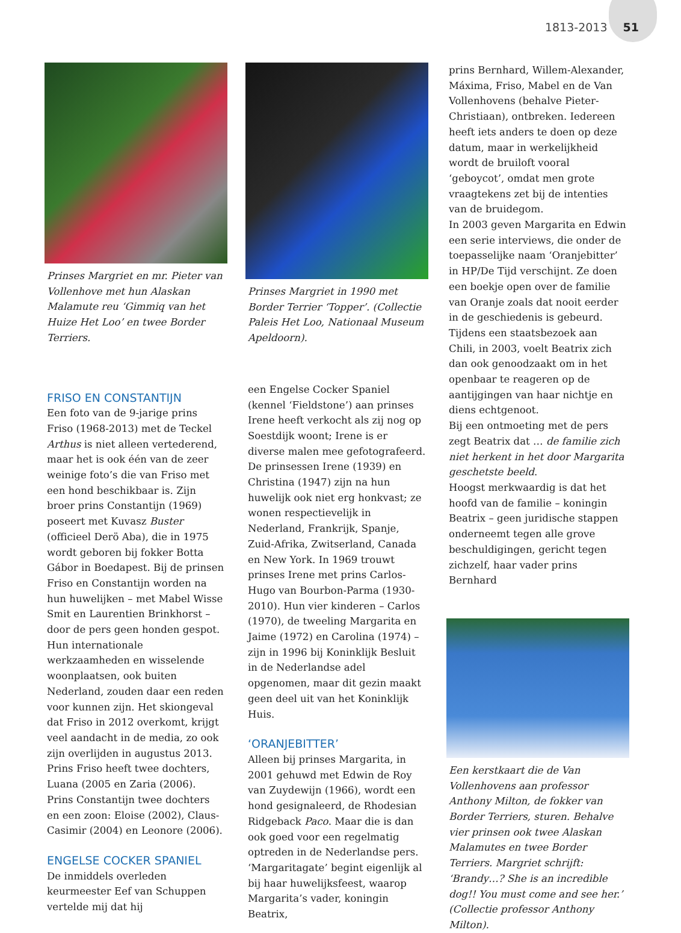1813-2013 51
Prinses Margriet en mr. Pieter van Vollenhove met hun Alaskan Malamute reu ‘Gimmiq van het Huize Het Loo’ en twee Border Terriers.
FRISO EN CONSTANTIJN
Een foto van de 9-jarige prins Friso (1968-2013) met de Teckel Arthus is niet alleen vertederend, maar het is ook één van de zeer weinige foto’s die van Friso met een hond beschikbaar is. Zijn broer prins Constantijn (1969) poseert met Kuvasz Buster (officieel Derö Aba), die in 1975 wordt geboren bij fokker Botta Gábor in Boedapest. Bij de prinsen Friso en Constantijn worden na hun huwelijken – met Mabel Wisse Smit en Laurentien Brinkhorst – door de pers geen honden gespot. Hun internationale werkzaamheden en wisselende woonplaatsen, ook buiten Nederland, zouden daar een reden voor kunnen zijn. Het skiongeval dat Friso in 2012 overkomt, krijgt veel aandacht in de media, zo ook zijn overlijden in augustus 2013. Prins Friso heeft twee dochters, Luana (2005 en Zaria (2006). Prins Constantijn twee dochters en een zoon: Eloise (2002), Claus-Casimir (2004) en Leonore (2006).
ENGELSE COCKER SPANIEL
De inmiddels overleden keurmeester Eef van Schuppen vertelde mij dat hij
Prinses Margriet in 1990 met Border Terrier ‘Topper’. (Collectie Paleis Het Loo, Nationaal Museum Apeldoorn).
een Engelse Cocker Spaniel (kennel ‘Fieldstone’) aan prinses Irene heeft verkocht als zij nog op Soestdijk woont; Irene is er diverse malen mee gefotografeerd. De prinsessen Irene (1939) en Christina (1947) zijn na hun huwelijk ook niet erg honkvast; ze wonen respectievelijk in Nederland, Frankrijk, Spanje, Zuid-Afrika, Zwitserland, Canada en New York. In 1969 trouwt prinses Irene met prins Carlos-Hugo van Bourbon-Parma (1930-2010). Hun vier kinderen – Carlos (1970), de tweeling Margarita en Jaime (1972) en Carolina (1974) – zijn in 1996 bij Koninklijk Besluit in de Nederlandse adel opgenomen, maar dit gezin maakt geen deel uit van het Koninklijk Huis.
‘ORANJEBITTER’
Alleen bij prinses Margarita, in 2001 gehuwd met Edwin de Roy van Zuydewijn (1966), wordt een hond gesignaleerd, de Rhodesian Ridgeback Paco. Maar die is dan ook goed voor een regelmatig optreden in de Nederlandse pers.
‘Margaritagate’ begint eigenlijk al bij haar huwelijksfeest, waarop Margarita’s vader, koningin Beatrix,
prins Bernhard, Willem-Alexander, Máxima, Friso, Mabel en de Van Vollenhovens (behalve Pieter-Christiaan), ontbreken. Iedereen heeft iets anders te doen op deze datum, maar in werkelijkheid wordt de bruiloft vooral ‘geboycot’, omdat men grote vraagtekens zet bij de intenties van de bruidegom.
In 2003 geven Margarita en Edwin een serie interviews, die onder de toepasselijke naam ‘Oranjebitter’ in HP/De Tijd verschijnt. Ze doen een boekje open over de familie van Oranje zoals dat nooit eerder in de geschiedenis is gebeurd. Tijdens een staatsbezoek aan Chili, in 2003, voelt Beatrix zich dan ook genoodzaakt om in het openbaar te reageren op de aantijgingen van haar nichtje en diens echtgenoot.
Bij een ontmoeting met de pers zegt Beatrix dat … de familie zich niet herkent in het door Margarita geschetste beeld.
Hoogst merkwaardig is dat het hoofd van de familie – koningin Beatrix – geen juridische stappen onderneemt tegen alle grove beschuldigingen, gericht tegen zichzelf, haar vader prins Bernhard
Een kerstkaart die de Van Vollenhovens aan professor Anthony Milton, de fokker van Border Terriers, sturen. Behalve vier prinsen ook twee Alaskan Malamutes en twee Border Terriers. Margriet schrijft: ‘Brandy…? She is an incredible dog!! You must come and see her.’ (Collectie professor Anthony Milton).